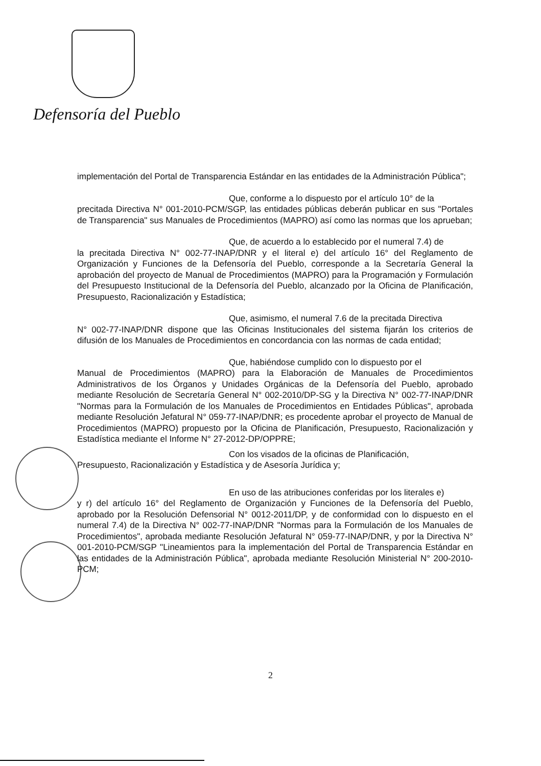Defensoría del Pueblo
implementación del Portal de Transparencia Estándar en las entidades de la Administración Pública";
Que, conforme a lo dispuesto por el artículo 10° de la
precitada Directiva N° 001-2010-PCM/SGP, las entidades públicas deberán publicar en sus "Portales de Transparencia" sus Manuales de Procedimientos (MAPRO) así como las normas que los aprueban;
Que, de acuerdo a lo establecido por el numeral 7.4) de
la precitada Directiva N° 002-77-INAP/DNR y el literal e) del artículo 16° del Reglamento de Organización y Funciones de la Defensoría del Pueblo, corresponde a la Secretaría General la aprobación del proyecto de Manual de Procedimientos (MAPRO) para la Programación y Formulación del Presupuesto Institucional de la Defensoría del Pueblo, alcanzado por la Oficina de Planificación, Presupuesto, Racionalización y Estadística;
Que, asimismo, el numeral 7.6 de la precitada Directiva
N° 002-77-INAP/DNR dispone que las Oficinas Institucionales del sistema fijarán los criterios de difusión de los Manuales de Procedimientos en concordancia con las normas de cada entidad;
Que, habiéndose cumplido con lo dispuesto por el
Manual de Procedimientos (MAPRO) para la Elaboración de Manuales de Procedimientos Administrativos de los Órganos y Unidades Orgánicas de la Defensoría del Pueblo, aprobado mediante Resolución de Secretaría General N° 002-2010/DP-SG y la Directiva N° 002-77-INAP/DNR "Normas para la Formulación de los Manuales de Procedimientos en Entidades Públicas", aprobada mediante Resolución Jefatural N° 059-77-INAP/DNR; es procedente aprobar el proyecto de Manual de Procedimientos (MAPRO) propuesto por la Oficina de Planificación, Presupuesto, Racionalización y Estadística mediante el Informe N° 27-2012-DP/OPPRE;
Con los visados de la oficinas de Planificación,
Presupuesto, Racionalización y Estadística y de Asesoría Jurídica y;
En uso de las atribuciones conferidas por los literales e)
y r) del artículo 16° del Reglamento de Organización y Funciones de la Defensoría del Pueblo, aprobado por la Resolución Defensorial N° 0012-2011/DP, y de conformidad con lo dispuesto en el numeral 7.4) de la Directiva N° 002-77-INAP/DNR "Normas para la Formulación de los Manuales de Procedimientos", aprobada mediante Resolución Jefatural N° 059-77-INAP/DNR, y por la Directiva N° 001-2010-PCM/SGP "Lineamientos para la implementación del Portal de Transparencia Estándar en las entidades de la Administración Pública", aprobada mediante Resolución Ministerial N° 200-2010-PCM;
2